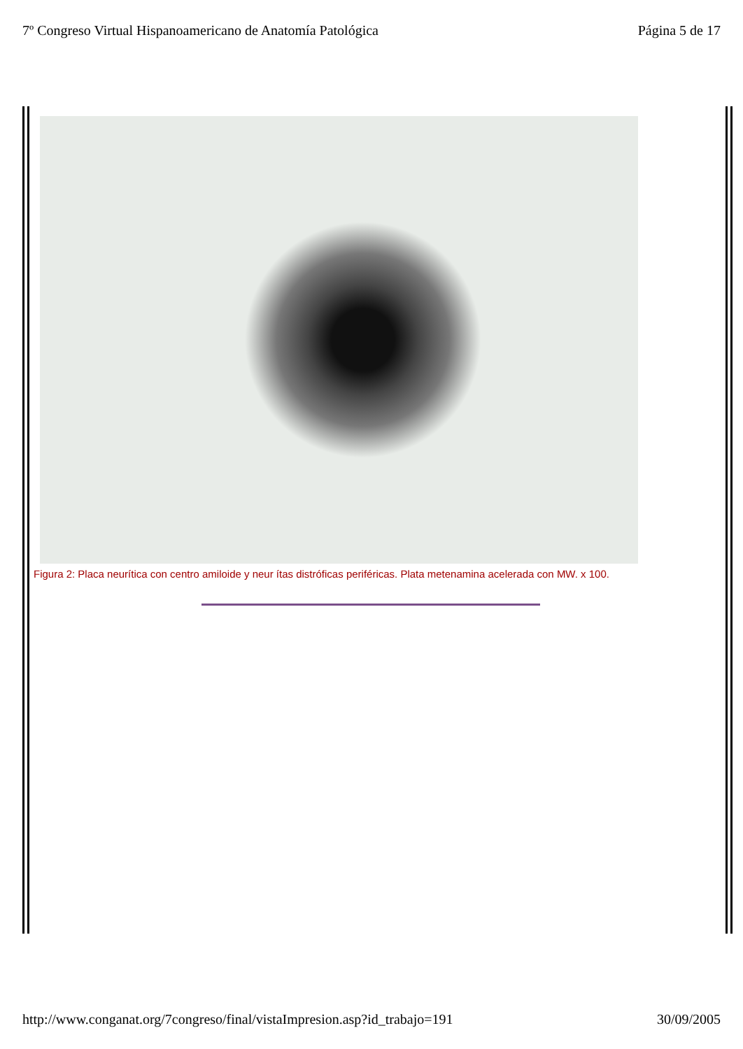7º Congreso Virtual Hispanoamericano de Anatomía Patológica Página 5 de 17
Figura 2: Placa neurítica con centro amiloide y neur ítas distróficas periféricas. Plata metenamina acelerada con MW. x 100.
http://www.conganat.org/7congreso/final/vistaImpresion.asp?id_trabajo=191 30/09/2005